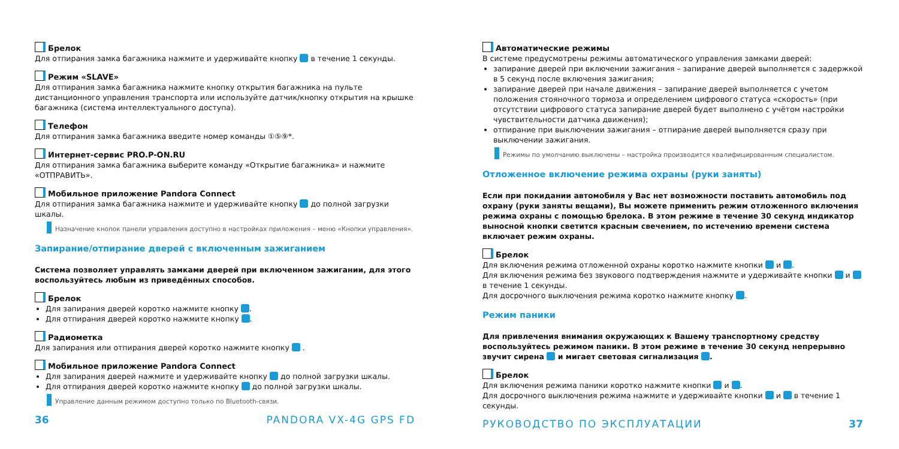Брелок
Для отпирания замка багажника нажмите и удерживайте кнопку в течение 1 секунды.
Режим «SLAVE»
Для отпирания замка багажника нажмите кнопку открытия багажника на пульте дистанционного управления транспорта или используйте датчик/кнопку открытия на крышке багажника (система интеллектуального доступа).
Телефон
Для отпирания замка багажника введите номер команды ①⑤⑨*.
Интернет-сервис PRO.P-ON.RU
Для отпирания замка багажника выберите команду «Открытие багажника» и нажмите «ОТПРАВИТЬ».
Мобильное приложение Pandora Connect
Для отпирания замка багажника нажмите и удерживайте кнопку до полной загрузки шкалы.
Назначение кнопок панели управления доступно в настройках приложения – меню «Кнопки управления».
Запирание/отпирание дверей с включенным зажиганием
Система позволяет управлять замками дверей при включенном зажигании, для этого воспользуйтесь любым из приведённых способов.
Брелок
Для запирания дверей коротко нажмите кнопку .
Для отпирания дверей коротко нажмите кнопку .
Радиометка
Для запирания или отпирания дверей коротко нажмите кнопку .
Мобильное приложение Pandora Connect
Для запирания дверей нажмите и удерживайте кнопку до полной загрузки шкалы.
Для отпирания дверей коротко нажмите кнопку до полной загрузки шкалы.
Управление данным режимом доступно только по Bluetooth-связи.
36 PANDORA VX-4G GPS FD
Автоматические режимы
В системе предусмотрены режимы автоматического управления замками дверей:
запирание дверей при включении зажигания – запирание дверей выполняется с задержкой в 5 секунд после включения зажигания;
запирание дверей при начале движения – запирание дверей выполняется с учетом положения стояночного тормоза и определением цифрового статуса «скорость» (при отсутствии цифрового статуса запирание дверей будет выполнено с учётом настройки чувствительности датчика движения);
отпирание при выключении зажигания – отпирание дверей выполняется сразу при выключении зажигания.
Режимы по умолчанию выключены – настройка производится квалифицированным специалистом.
Отложенное включение режима охраны (руки заняты)
Если при покидании автомобиля у Вас нет возможности поставить автомобиль под охрану (руки заняты вещами), Вы можете применить режим отложенного включения режима охраны с помощью брелока. В этом режиме в течение 30 секунд индикатор выносной кнопки светится красным свечением, по истечению времени система включает режим охраны.
Брелок
Для включения режима отложенной охраны коротко нажмите кнопки и .
Для включения режима без звукового подтверждения нажмите и удерживайте кнопки и в течение 1 секунды.
Для досрочного выключения режима коротко нажмите кнопку .
Режим паники
Для привлечения внимания окружающих к Вашему транспортному средству воспользуйтесь режимом паники. В этом режиме в течение 30 секунд непрерывно звучит сирена и мигает световая сигнализация .
Брелок
Для включения режима паники коротко нажмите кнопки и .
Для досрочного выключения режима нажмите и удерживайте кнопки и в течение 1 секунды.
РУКОВОДСТВО ПО ЭКСПЛУАТАЦИИ 37